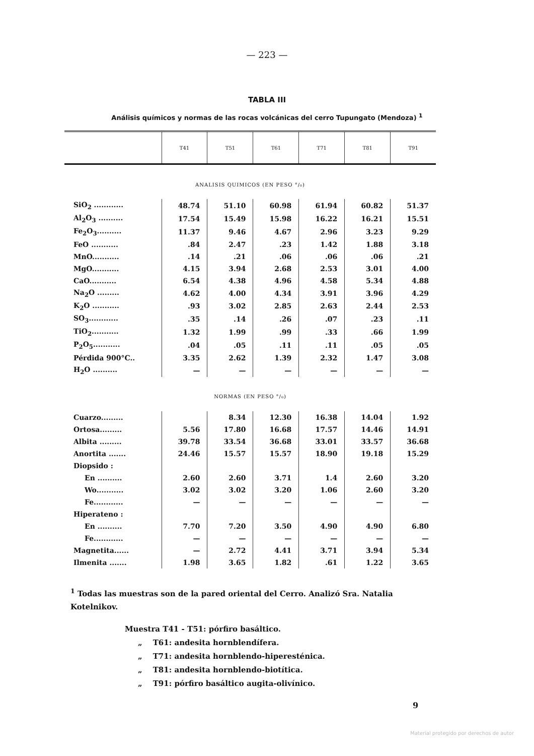— 223 —
TABLA III
Análisis químicos y normas de las rocas volcánicas del cerro Tupungato (Mendoza) <sup>1</sup>
| | T41 | T51 | T61 | T71 | T81 | T91 |
| --- | --- | --- | --- | --- | --- | --- |
| ANALISIS QUIMICOS (EN PESO °/₀) | | | | | | |
| SiO<sub>2</sub> ............ | 48.74 | 51.10 | 60.98 | 61.94 | 60.82 | 51.37 |
| Al<sub>2</sub>O<sub>3</sub> .......... | 17.54 | 15.49 | 15.98 | 16.22 | 16.21 | 15.51 |
| Fe<sub>2</sub>O<sub>3</sub>.......... | 11.37 | 9.46 | 4.67 | 2.96 | 3.23 | 9.29 |
| FeO ........... | .84 | 2.47 | .23 | 1.42 | 1.88 | 3.18 |
| MnO........... | .14 | .21 | .06 | .06 | .06 | .21 |
| MgO........... | 4.15 | 3.94 | 2.68 | 2.53 | 3.01 | 4.00 |
| CaO........... | 6.54 | 4.38 | 4.96 | 4.58 | 5.34 | 4.88 |
| Na<sub>2</sub>O ......... | 4.62 | 4.00 | 4.34 | 3.91 | 3.96 | 4.29 |
| K<sub>2</sub>O ........... | .93 | 3.02 | 2.85 | 2.63 | 2.44 | 2.53 |
| SO<sub>3</sub>............ | .35 | .14 | .26 | .07 | .23 | .11 |
| TiO<sub>2</sub>........... | 1.32 | 1.99 | .99 | .33 | .66 | 1.99 |
| P<sub>2</sub>O<sub>5</sub>........... | .04 | .05 | .11 | .11 | .05 | .05 |
| Pérdida 900°C.. | 3.35 | 2.62 | 1.39 | 2.32 | 1.47 | 3.08 |
| H<sub>2</sub>O .......... | — | — | — | — | — | — |
| NORMAS (EN PESO °/₀) | | | | | | |
| Cuarzo......... | | 8.34 | 12.30 | 16.38 | 14.04 | 1.92 |
| Ortosa......... | 5.56 | 17.80 | 16.68 | 17.57 | 14.46 | 14.91 |
| Albita ......... | 39.78 | 33.54 | 36.68 | 33.01 | 33.57 | 36.68 |
| Anortita ....... | 24.46 | 15.57 | 15.57 | 18.90 | 19.18 | 15.29 |
| Diopsido : | | | | | | |
| En .......... | 2.60 | 2.60 | 3.71 | 1.4 | 2.60 | 3.20 |
| Wo........... | 3.02 | 3.02 | 3.20 | 1.06 | 2.60 | 3.20 |
| Fe............ | — | — | — | — | — | — |
| Hiperateno : | | | | | | |
| En .......... | 7.70 | 7.20 | 3.50 | 4.90 | 4.90 | 6.80 |
| Fe............ | — | — | — | — | — | — |
| Magnetita...... | — | 2.72 | 4.41 | 3.71 | 3.94 | 5.34 |
| Ilmenita ....... | 1.98 | 3.65 | 1.82 | .61 | 1.22 | 3.65 |
<sup>1</sup> Todas las muestras son de la pared oriental del Cerro. Analizó Sra. Natalia Kotelnikov.
Muestra T41 - T51: pórfiro basáltico.
„ T61: andesita hornblendífera.
„ T71: andesita hornblendo-hiperesténica.
„ T81: andesita hornblendo-biotítica.
„ T91: pórfiro basáltico augita-olivínico.
9
Material protegido por derechos de autor